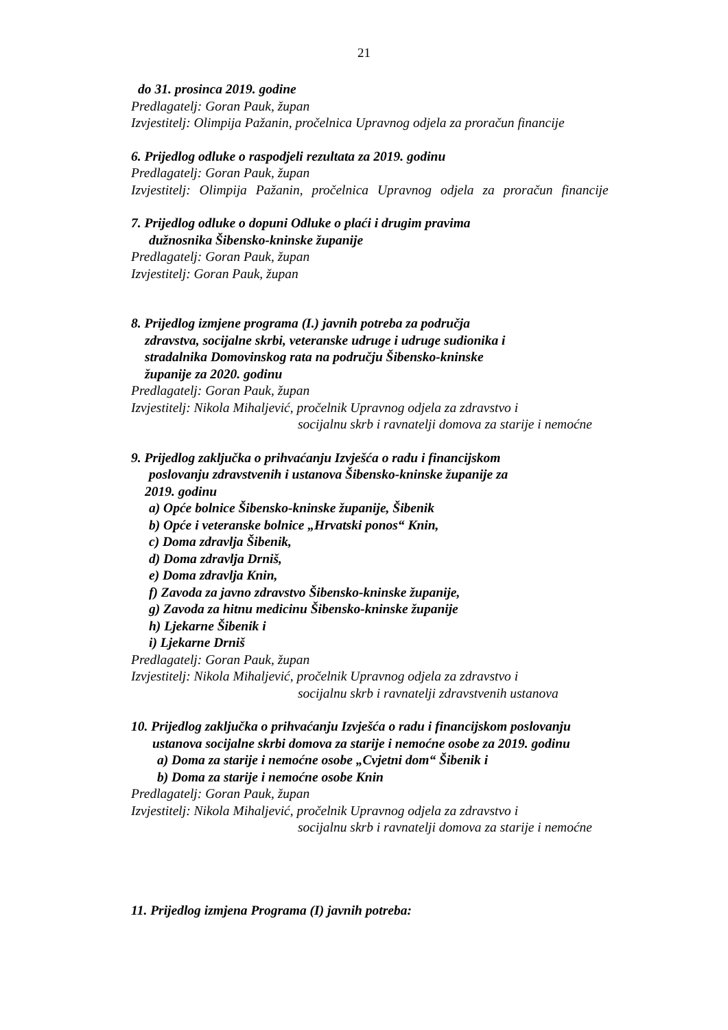21
do 31. prosinca 2019. godine
Predlagatelj: Goran Pauk, župan
Izvjestitelj: Olimpija Pažanin, pročelnica Upravnog odjela za proračun financije
6. Prijedlog odluke o raspodjeli rezultata za 2019. godinu
Predlagatelj: Goran Pauk, župan
Izvjestitelj: Olimpija Pažanin, pročelnica Upravnog odjela za proračun financije
7. Prijedlog odluke o dopuni Odluke o plaći i drugim pravima
dužnosnika Šibensko-kninske županije
Predlagatelj: Goran Pauk, župan
Izvjestitelj: Goran Pauk, župan
8. Prijedlog izmjene programa (I.) javnih potreba za područja
zdravstva, socijalne skrbi, veteranske udruge i udruge sudionika i
stradalnika Domovinskog rata na području Šibensko-kninske
županije za 2020. godinu
Predlagatelj: Goran Pauk, župan
Izvjestitelj: Nikola Mihaljević, pročelnik Upravnog odjela za zdravstvo i
socijalnu skrb i ravnatelji domova za starije i nemoćne
9. Prijedlog zaključka o prihvaćanju Izvješća o radu i financijskom
poslovanju zdravstvenih i ustanova Šibensko-kninske županije za
2019. godinu
a) Opće bolnice Šibensko-kninske županije, Šibenik
b) Opće i veteranske bolnice „Hrvatski ponos“ Knin,
c) Doma zdravlja Šibenik,
d) Doma zdravlja Drniš,
e) Doma zdravlja Knin,
f) Zavoda za javno zdravstvo Šibensko-kninske županije,
g) Zavoda za hitnu medicinu Šibensko-kninske županije
h) Ljekarne Šibenik i
i) Ljekarne Drniš
Predlagatelj: Goran Pauk, župan
Izvjestitelj: Nikola Mihaljević, pročelnik Upravnog odjela za zdravstvo i
socijalnu skrb i ravnatelji zdravstvenih ustanova
10. Prijedlog zaključka o prihvaćanju Izvješća o radu i financijskom poslovanju
ustanova socijalne skrbi domova za starije i nemoćne osobe za 2019. godinu
a) Doma za starije i nemoćne osobe „Cvjetni dom“ Šibenik i
b) Doma za starije i nemoćne osobe Knin
Predlagatelj: Goran Pauk, župan
Izvjestitelj: Nikola Mihaljević, pročelnik Upravnog odjela za zdravstvo i
socijalnu skrb i ravnatelji domova za starije i nemoćne
11. Prijedlog izmjena Programa (I) javnih potreba: